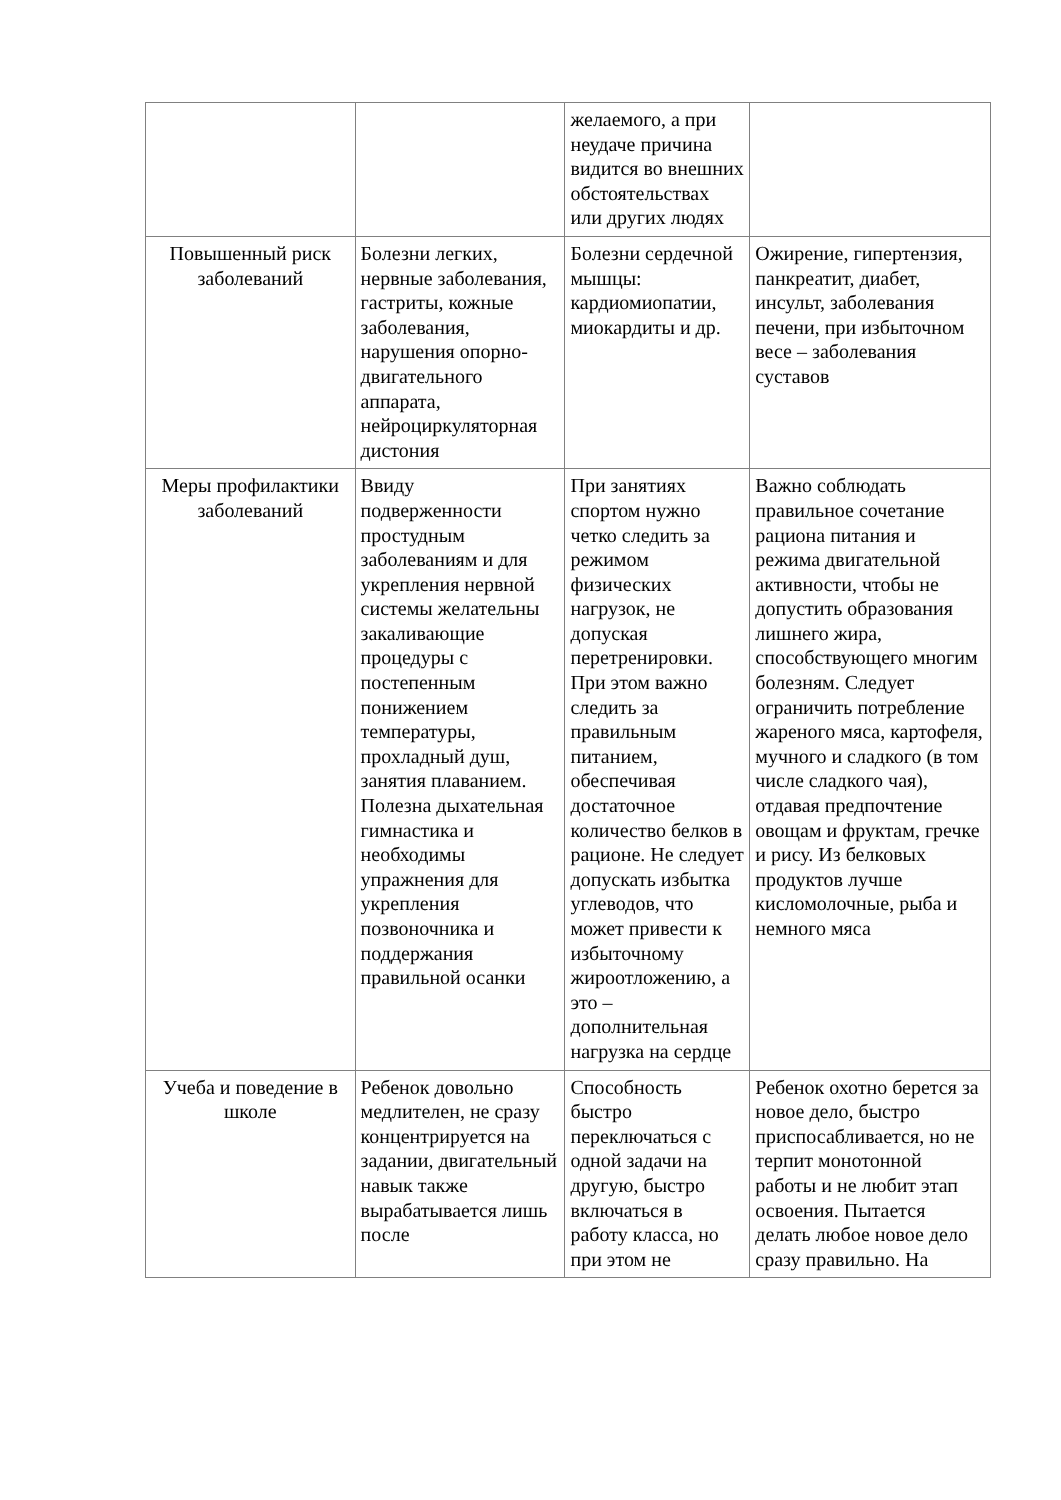| | | желаемого, а при неудаче причина видится во внешних обстоятельствах или других людях | |
| Повышенный риск заболеваний | Болезни легких, нервные заболевания, гастриты, кожные заболевания, нарушения опорно-двигательного аппарата, нейроциркуляторная дистония | Болезни сердечной мышцы: кардиомиопатии, миокардиты и др. | Ожирение, гипертензия, панкреатит, диабет, инсульт, заболевания печени, при избыточном весе – заболевания суставов |
| Меры профилактики заболеваний | Ввиду подверженности простудным заболеваниям и для укрепления нервной системы желательны закаливающие процедуры с постепенным понижением температуры, прохладный душ, занятия плаванием. Полезна дыхательная гимнастика и необходимы упражнения для укрепления позвоночника и поддержания правильной осанки | При занятиях спортом нужно четко следить за режимом физических нагрузок, не допуская перетренировки. При этом важно следить за правильным питанием, обеспечивая достаточное количество белков в рационе. Не следует допускать избытка углеводов, что может привести к избыточному жироотложению, а это – дополнительная нагрузка на сердце | Важно соблюдать правильное сочетание рациона питания и режима двигательной активности, чтобы не допустить образования лишнего жира, способствующего многим болезням. Следует ограничить потребление жареного мяса, картофеля, мучного и сладкого (в том числе сладкого чая), отдавая предпочтение овощам и фруктам, гречке и рису. Из белковых продуктов лучше кисломолочные, рыба и немного мяса |
| Учеба и поведение в школе | Ребенок довольно медлителен, не сразу концентрируется на задании, двигательный навык также вырабатывается лишь после | Способность быстро переключаться с одной задачи на другую, быстро включаться в работу класса, но при этом не | Ребенок охотно берется за новое дело, быстро приспосабливается, но не терпит монотонной работы и не любит этап освоения. Пытается делать любое новое дело сразу правильно. На |